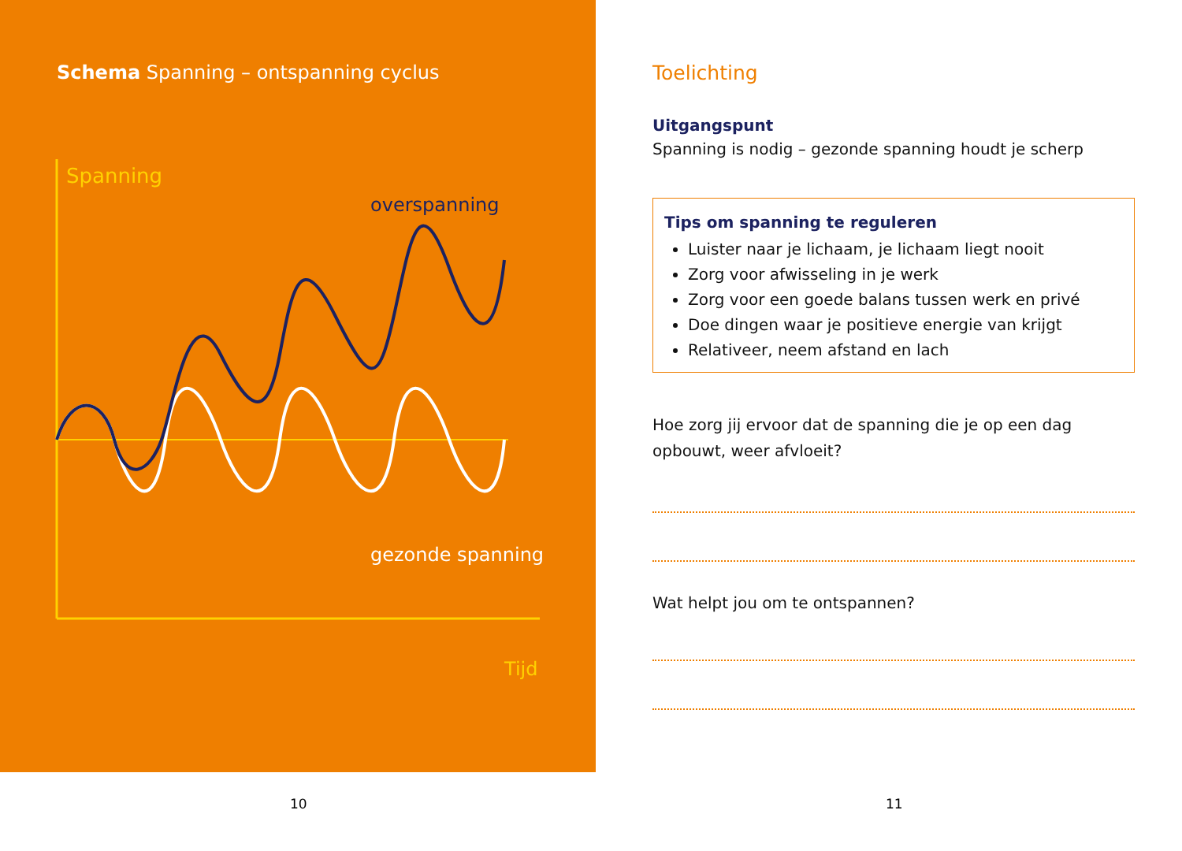Schema Spanning – ontspanning cyclus
Spanning
overspanning
gezonde spanning
Tijd
Toelichting
Uitgangspunt
Spanning is nodig – gezonde spanning houdt je scherp
Tips om spanning te reguleren
Luister naar je lichaam, je lichaam liegt nooit
Zorg voor afwisseling in je werk
Zorg voor een goede balans tussen werk en privé
Doe dingen waar je positieve energie van krijgt
Relativeer, neem afstand en lach
Hoe zorg jij ervoor dat de spanning die je op een dag opbouwt, weer afvloeit?
Wat helpt jou om te ontspannen?
10 11